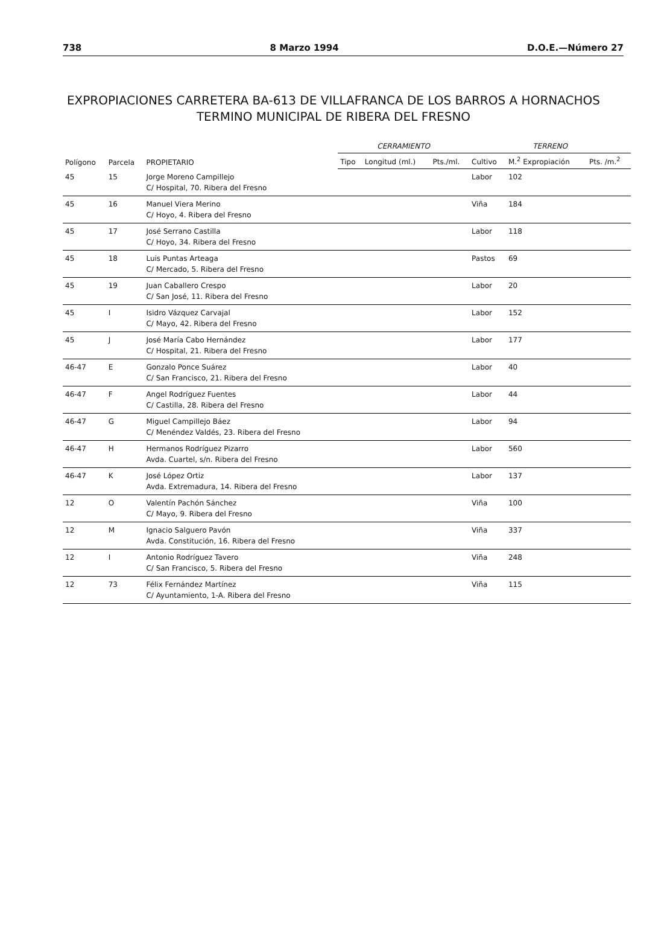738 8 Marzo 1994 D.O.E.—Número 27
EXPROPIACIONES CARRETERA BA-613 DE VILLAFRANCA DE LOS BARROS A HORNACHOS
TERMINO MUNICIPAL DE RIBERA DEL FRESNO
| Polígono | Parcela | PROPIETARIO | CERRAMIENTO | | | TERRENO | | |
| --- | --- | --- | --- | --- | --- | --- | --- | --- |
| | | | Tipo | Longitud (ml.) | Pts./ml. | Cultivo | M.<sup>2</sup> Expropiación | Pts. /m.<sup>2</sup> |
| 45 | 15 | Jorge Moreno Campillejo C/ Hospital, 70. Ribera del Fresno | | | | Labor | 102 | |
| 45 | 16 | Manuel Viera Merino C/ Hoyo, 4. Ribera del Fresno | | | | Viña | 184 | |
| 45 | 17 | José Serrano Castilla C/ Hoyo, 34. Ribera del Fresno | | | | Labor | 118 | |
| 45 | 18 | Luis Puntas Arteaga C/ Mercado, 5. Ribera del Fresno | | | | Pastos | 69 | |
| 45 | 19 | Juan Caballero Crespo C/ San José, 11. Ribera del Fresno | | | | Labor | 20 | |
| 45 | I | Isidro Vázquez Carvajal C/ Mayo, 42. Ribera del Fresno | | | | Labor | 152 | |
| 45 | J | José María Cabo Hernández C/ Hospital, 21. Ribera del Fresno | | | | Labor | 177 | |
| 46-47 | E | Gonzalo Ponce Suárez C/ San Francisco, 21. Ribera del Fresno | | | | Labor | 40 | |
| 46-47 | F | Angel Rodríguez Fuentes C/ Castilla, 28. Ribera del Fresno | | | | Labor | 44 | |
| 46-47 | G | Miguel Campillejo Báez C/ Menéndez Valdés, 23. Ribera del Fresno | | | | Labor | 94 | |
| 46-47 | H | Hermanos Rodríguez Pizarro Avda. Cuartel, s/n. Ribera del Fresno | | | | Labor | 560 | |
| 46-47 | K | José López Ortiz Avda. Extremadura, 14. Ribera del Fresno | | | | Labor | 137 | |
| 12 | O | Valentín Pachón Sánchez C/ Mayo, 9. Ribera del Fresno | | | | Viña | 100 | |
| 12 | M | Ignacio Salguero Pavón Avda. Constitución, 16. Ribera del Fresno | | | | Viña | 337 | |
| 12 | I | Antonio Rodríguez Tavero C/ San Francisco, 5. Ribera del Fresno | | | | Viña | 248 | |
| 12 | 73 | Félix Fernández Martínez C/ Ayuntamiento, 1-A. Ribera del Fresno | | | | Viña | 115 | |